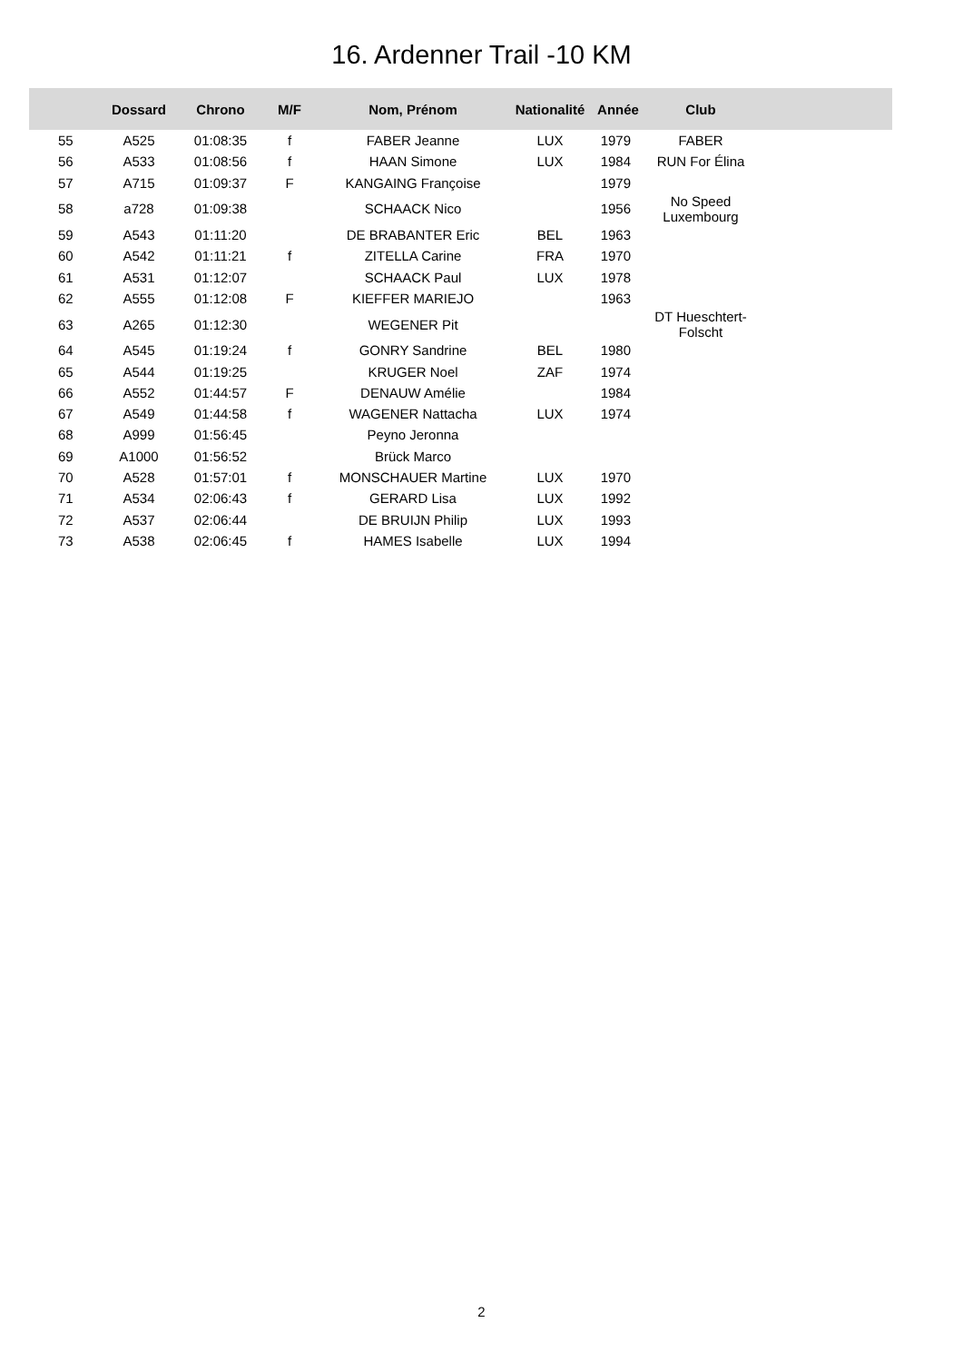16. Ardenner Trail -10 KM
| | Dossard | Chrono | M/F | Nom, Prénom | Nationalité | Année | Club | |
| --- | --- | --- | --- | --- | --- | --- | --- | --- |
| 55 | A525 | 01:08:35 | f | FABER Jeanne | LUX | 1979 | FABER | |
| 56 | A533 | 01:08:56 | f | HAAN Simone | LUX | 1984 | RUN For Élina | |
| 57 | A715 | 01:09:37 | F | KANGAING Françoise | | 1979 | | |
| 58 | a728 | 01:09:38 | | SCHAACK Nico | | 1956 | No Speed Luxembourg | |
| 59 | A543 | 01:11:20 | | DE BRABANTER Eric | BEL | 1963 | | |
| 60 | A542 | 01:11:21 | f | ZITELLA Carine | FRA | 1970 | | |
| 61 | A531 | 01:12:07 | | SCHAACK Paul | LUX | 1978 | | |
| 62 | A555 | 01:12:08 | F | KIEFFER MARIEJO | | 1963 | | |
| 63 | A265 | 01:12:30 | | WEGENER Pit | | | DT Hueschtert-Folscht | |
| 64 | A545 | 01:19:24 | f | GONRY Sandrine | BEL | 1980 | | |
| 65 | A544 | 01:19:25 | | KRUGER Noel | ZAF | 1974 | | |
| 66 | A552 | 01:44:57 | F | DENAUW Amélie | | 1984 | | |
| 67 | A549 | 01:44:58 | f | WAGENER Nattacha | LUX | 1974 | | |
| 68 | A999 | 01:56:45 | | Peyno Jeronna | | | | |
| 69 | A1000 | 01:56:52 | | Brück Marco | | | | |
| 70 | A528 | 01:57:01 | f | MONSCHAUER Martine | LUX | 1970 | | |
| 71 | A534 | 02:06:43 | f | GERARD Lisa | LUX | 1992 | | |
| 72 | A537 | 02:06:44 | | DE BRUIJN Philip | LUX | 1993 | | |
| 73 | A538 | 02:06:45 | f | HAMES Isabelle | LUX | 1994 | | |
2